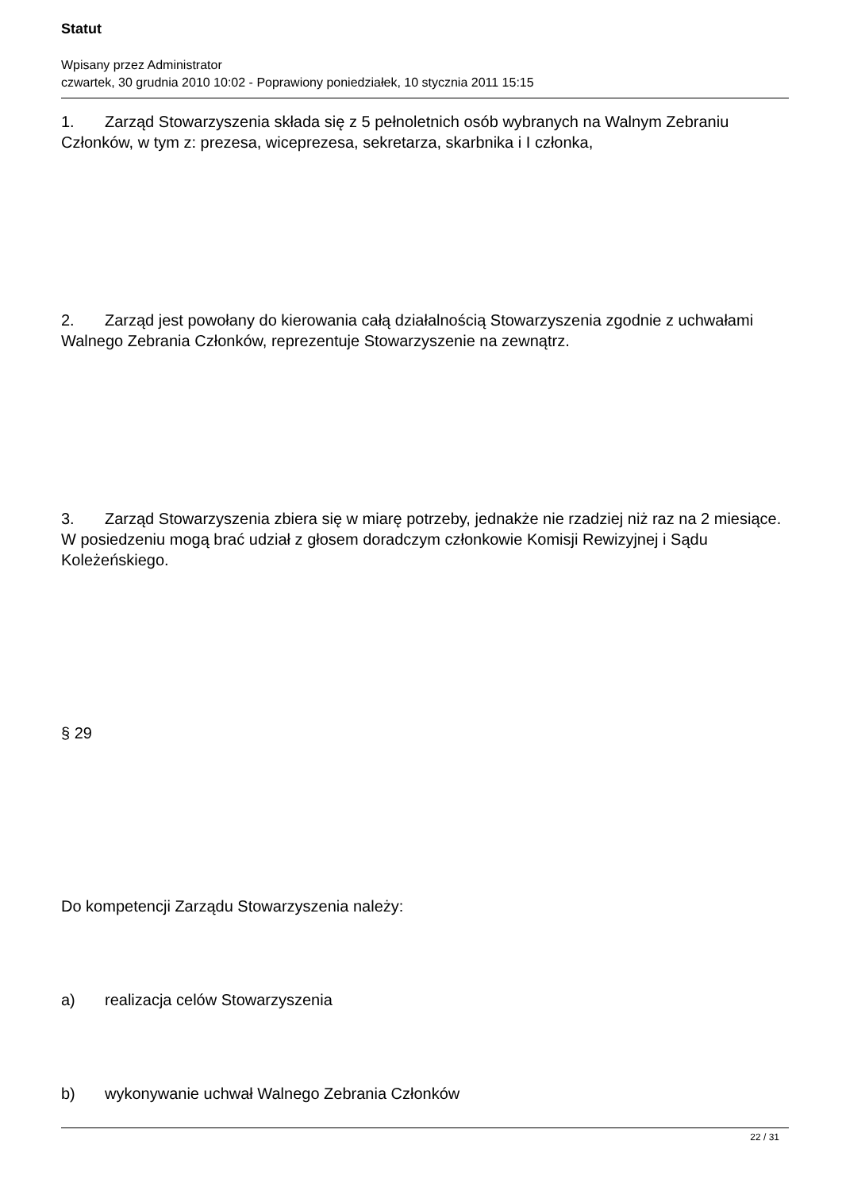Statut
Wpisany przez Administrator
czwartek, 30 grudnia 2010 10:02 - Poprawiony poniedziałek, 10 stycznia 2011 15:15
1. Zarząd Stowarzyszenia składa się z 5 pełnoletnich osób wybranych na Walnym Zebraniu Członków, w tym z: prezesa, wiceprezesa, sekretarza, skarbnika i I członka,
2. Zarząd jest powołany do kierowania całą działalnością Stowarzyszenia zgodnie z uchwałami Walnego Zebrania Członków, reprezentuje Stowarzyszenie na zewnątrz.
3. Zarząd Stowarzyszenia zbiera się w miarę potrzeby, jednakże nie rzadziej niż raz na 2 miesiące. W posiedzeniu mogą brać udział z głosem doradczym członkowie Komisji Rewizyjnej i Sądu Koleżeńskiego.
§ 29
Do kompetencji Zarządu Stowarzyszenia należy:
a) realizacja celów Stowarzyszenia
b) wykonywanie uchwał Walnego Zebrania Członków
22 / 31